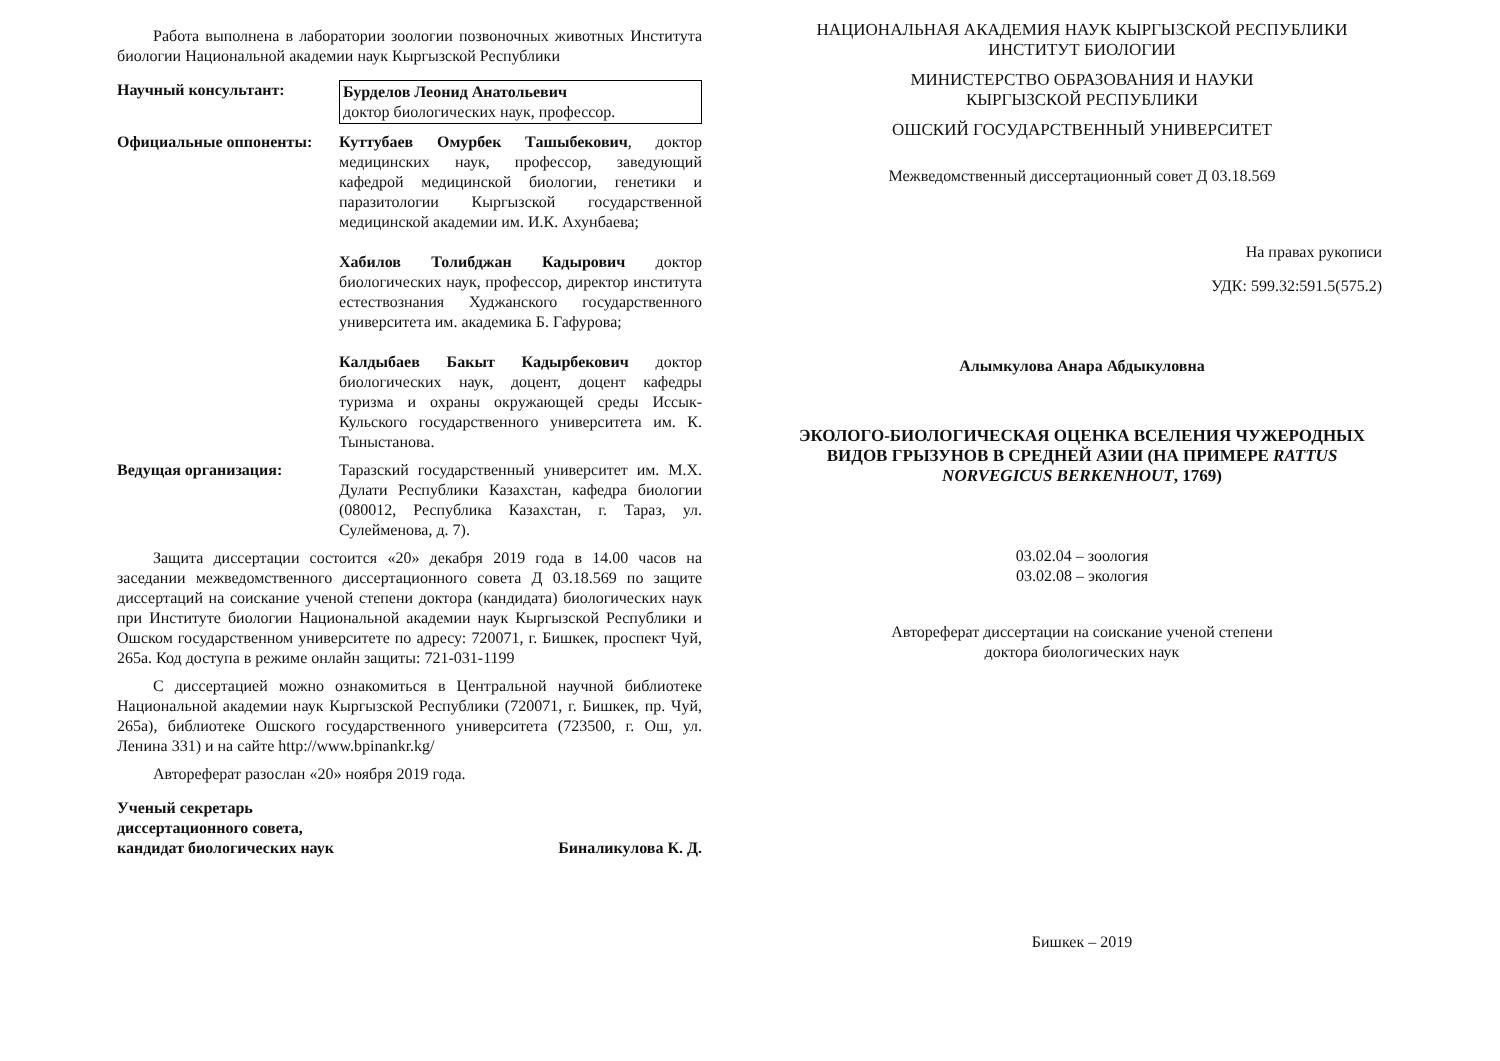Работа выполнена в лаборатории зоологии позвоночных животных Института биологии Национальной академии наук Кыргызской Республики
Научный консультант: Бурделов Леонид Анатольевич
доктор биологических наук, профессор.
Официальные оппоненты: Куттубаев Омурбек Ташыбекович, доктор медицинских наук, профессор, заведующий кафедрой медицинской биологии, генетики и паразитологии Кыргызской государственной медицинской академии им. И.К. Ахунбаева;
Хабилов Толибджан Кадырович доктор биологических наук, профессор, директор института естествознания Худжанского государственного университета им. академика Б. Гафурова;
Калдыбаев Бакыт Кадырбекович доктор биологических наук, доцент, доцент кафедры туризма и охраны окружающей среды Иссык-Кульского государственного университета им. К. Тыныстанова.
Ведущая организация: Таразский государственный университет им. М.Х. Дулати Республики Казахстан, кафедра биологии (080012, Республика Казахстан, г. Тараз, ул. Сулейменова, д. 7).
Защита диссертации состоится «20» декабря 2019 года в 14.00 часов на заседании межведомственного диссертационного совета Д 03.18.569 по защите диссертаций на соискание ученой степени доктора (кандидата) биологических наук при Институте биологии Национальной академии наук Кыргызской Республики и Ошском государственном университете по адресу: 720071, г. Бишкек, проспект Чуй, 265а. Код доступа в режиме онлайн защиты: 721-031-1199
С диссертацией можно ознакомиться в Центральной научной библиотеке Национальной академии наук Кыргызской Республики (720071, г. Бишкек, пр. Чуй, 265а), библиотеке Ошского государственного университета (723500, г. Ош, ул. Ленина 331) и на сайте http://www.bpinankr.kg/
Автореферат разослан «20» ноября 2019 года.
Ученый секретарь
диссертационного совета,
кандидат биологических наук
Биналикулова К. Д.
НАЦИОНАЛЬНАЯ АКАДЕМИЯ НАУК КЫРГЫЗСКОЙ РЕСПУБЛИКИ
ИНСТИТУТ БИОЛОГИИ
МИНИСТЕРСТВО ОБРАЗОВАНИЯ И НАУКИ
КЫРГЫЗСКОЙ РЕСПУБЛИКИ
ОШСКИЙ ГОСУДАРСТВЕННЫЙ УНИВЕРСИТЕТ
Межведомственный диссертационный совет Д 03.18.569
На правах рукописи
УДК: 599.32:591.5(575.2)
Алымкулова Анара Абдыкуловна
ЭКОЛОГО-БИОЛОГИЧЕСКАЯ ОЦЕНКА ВСЕЛЕНИЯ ЧУЖЕРОДНЫХ ВИДОВ ГРЫЗУНОВ В СРЕДНЕЙ АЗИИ (НА ПРИМЕРЕ RATTUS NORVEGICUS BERKENHOUT, 1769)
03.02.04 – зоология
03.02.08 – экология
Автореферат диссертации на соискание ученой степени
доктора биологических наук
Бишкек – 2019